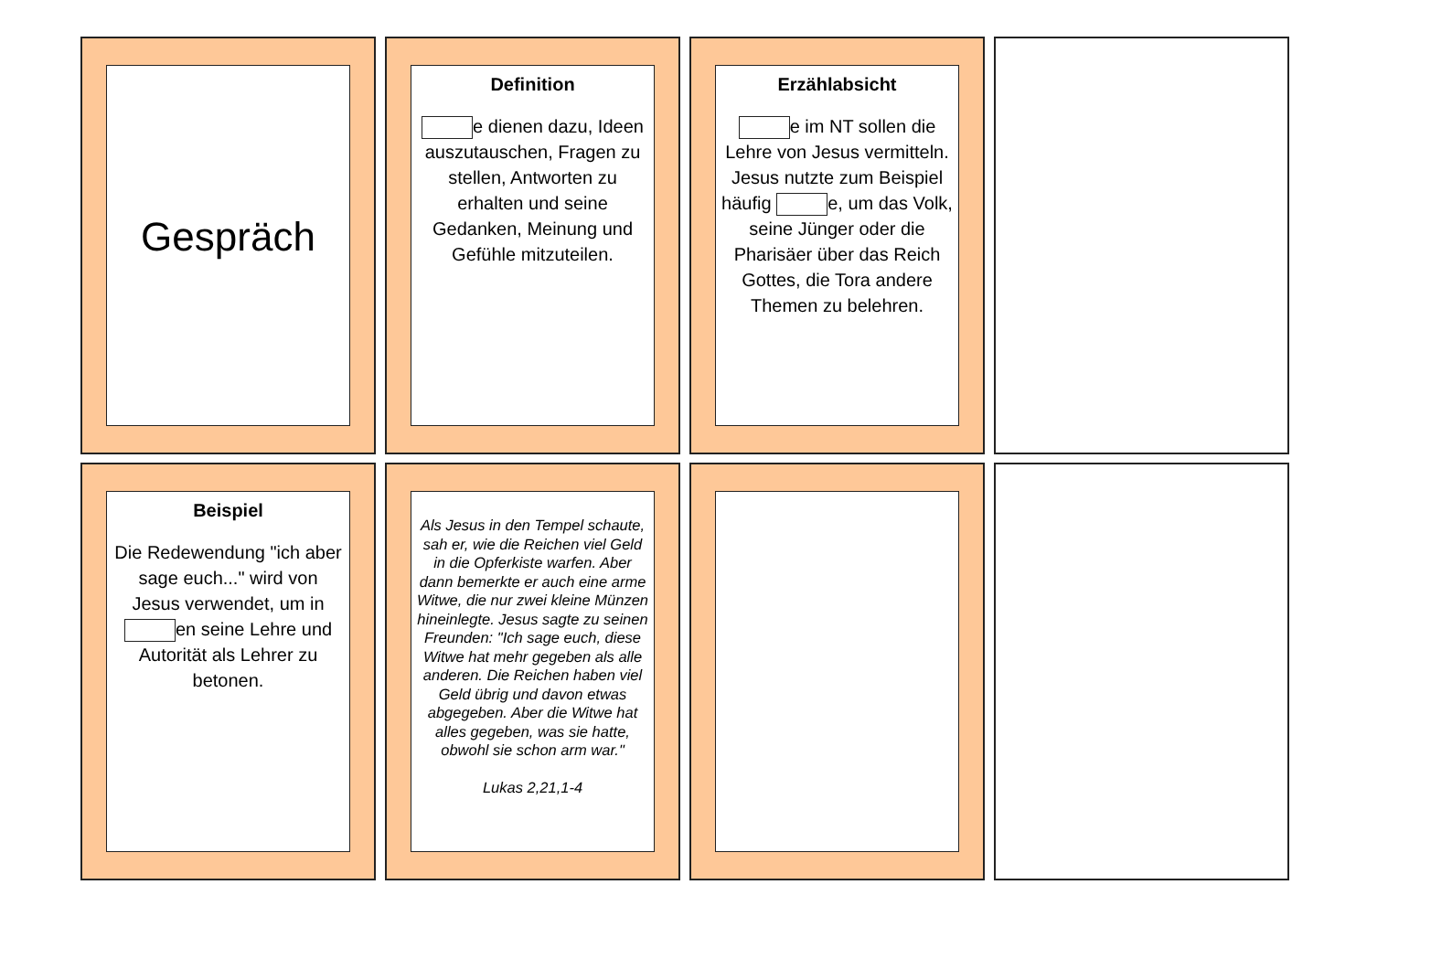Gespräch
Definition
e dienen dazu, Ideen auszutauschen, Fragen zu stellen, Antworten zu erhalten und seine Gedanken, Meinung und Gefühle mitzuteilen.
Erzählabsicht
e im NT sollen die Lehre von Jesus vermitteln. Jesus nutzte zum Beispiel häufig e, um das Volk, seine Jünger oder die Pharisäer über das Reich Gottes, die Tora andere Themen zu belehren.
Beispiel
Die Redewendung "ich aber sage euch..." wird von Jesus verwendet, um in en seine Lehre und Autorität als Lehrer zu betonen.
Als Jesus in den Tempel schaute, sah er, wie die Reichen viel Geld in die Opferkiste warfen. Aber dann bemerkte er auch eine arme Witwe, die nur zwei kleine Münzen hineinlegte. Jesus sagte zu seinen Freunden: "Ich sage euch, diese Witwe hat mehr gegeben als alle anderen. Die Reichen haben viel Geld übrig und davon etwas abgegeben. Aber die Witwe hat alles gegeben, was sie hatte, obwohl sie schon arm war."
Lukas 2,21,1-4